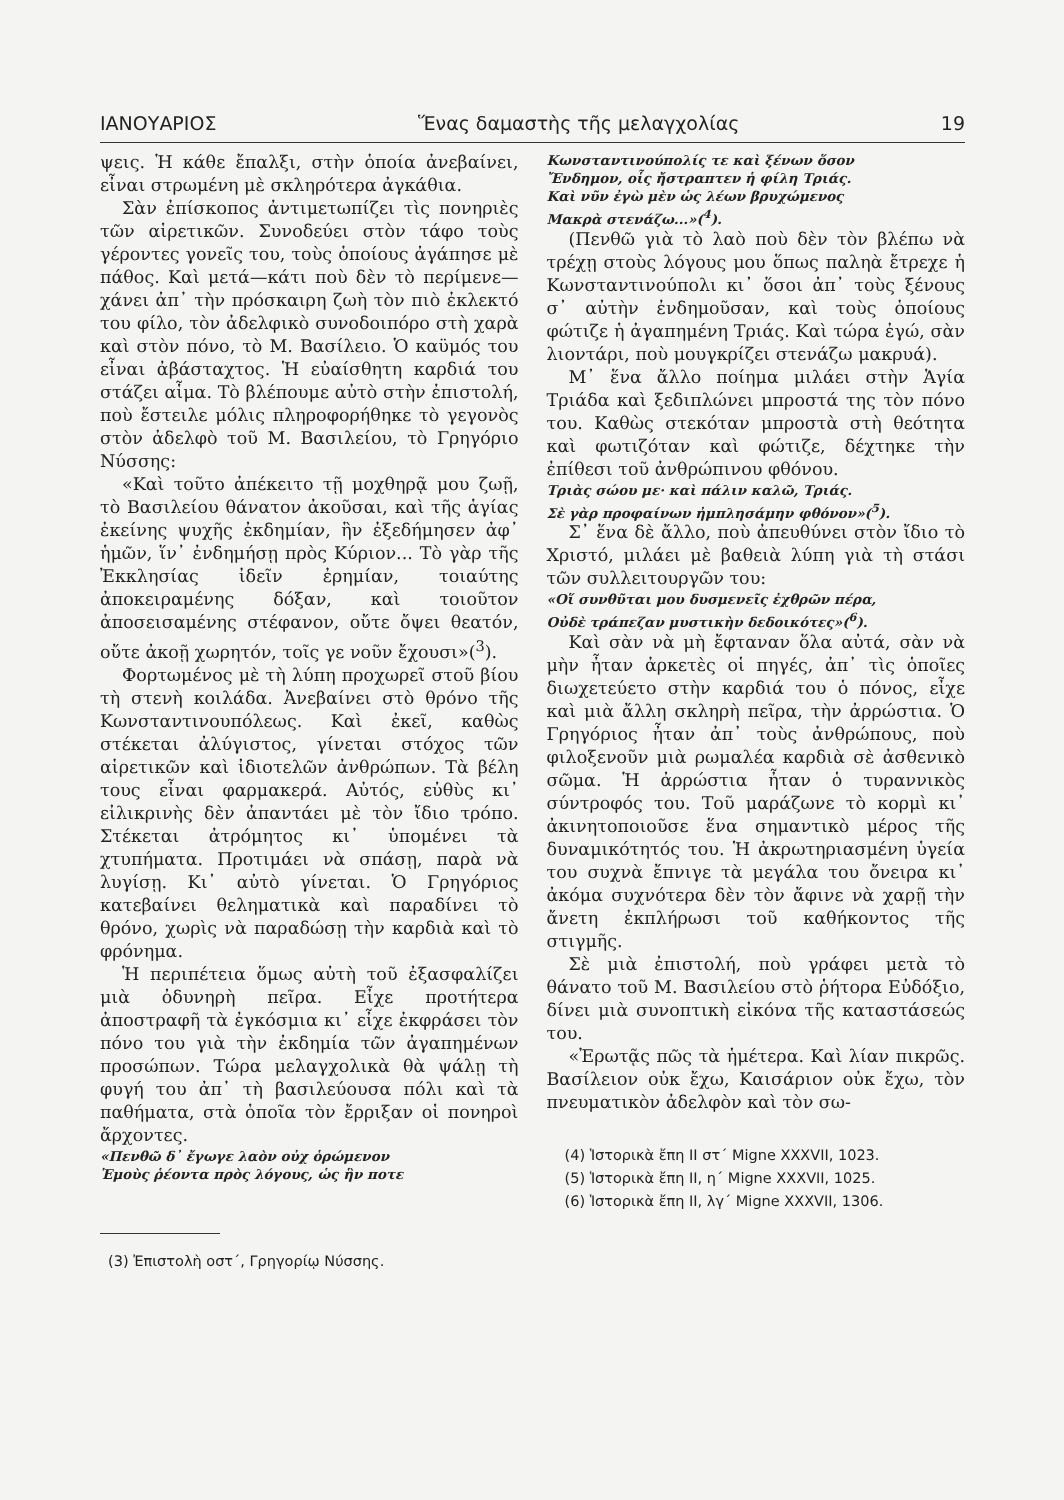ΙΑΝΟΥΑΡΙΟΣ Ἕνας δαμαστὴς τῆς μελαγχολίας 19
ψεις. Ἡ κάθε ἔπαλξι, στὴν ὁποία ἀνεβαίνει, εἶναι στρωμένη μὲ σκληρότερα ἀγκάθια.
Σὰν ἐπίσκοπος ἀντιμετωπίζει τὶς πονηριὲς τῶν αἱρετικῶν. Συνοδεύει στὸν τάφο τοὺς γέροντες γονεῖς του, τοὺς ὁποίους ἀγάπησε μὲ πάθος. Καὶ μετά—κάτι ποὺ δὲν τὸ περίμενε—χάνει ἀπ᾽ τὴν πρόσκαιρη ζωὴ τὸν πιὸ ἐκλεκτό του φίλο, τὸν ἀδελφικὸ συνοδοιπόρο στὴ χαρὰ καὶ στὸν πόνο, τὸ Μ. Βασίλειο. Ὁ καϋμός του εἶναι ἀβάσταχτος. Ἡ εὐαίσθητη καρδιά του στάζει αἷμα. Τὸ βλέπουμε αὐτὸ στὴν ἐπιστολή, ποὺ ἔστειλε μόλις πληροφορήθηκε τὸ γεγονὸς στὸν ἀδελφὸ τοῦ Μ. Βασιλείου, τὸ Γρηγόριο Νύσσης:
«Καὶ τοῦτο ἀπέκειτο τῇ μοχθηρᾷ μου ζωῇ, τὸ Βασιλείου θάνατον ἀκοῦσαι, καὶ τῆς ἁγίας ἐκείνης ψυχῆς ἐκδημίαν, ἣν ἐξεδήμησεν ἀφ᾽ ἡμῶν, ἵν᾽ ἐνδημήσῃ πρὸς Κύριον... Τὸ γὰρ τῆς Ἐκκλησίας ἰδεῖν ἐρημίαν, τοιαύτης ἀποκειραμένης δόξαν, καὶ τοιοῦτον ἀποσεισαμένης στέφανον, οὔτε ὄψει θεατόν, οὔτε ἀκοῇ χωρητόν, τοῖς γε νοῦν ἔχουσι»(<sup>3</sup>).
Φορτωμένος μὲ τὴ λύπη προχωρεῖ στοῦ βίου τὴ στενὴ κοιλάδα. Ἀνεβαίνει στὸ θρόνο τῆς Κωνσταντινουπόλεως. Καὶ ἐκεῖ, καθὼς στέκεται ἀλύγιστος, γίνεται στόχος τῶν αἱρετικῶν καὶ ἰδιοτελῶν ἀνθρώπων. Τὰ βέλη τους εἶναι φαρμακερά. Αὐτός, εὐθὺς κι᾽ εἰλικρινὴς δὲν ἀπαντάει μὲ τὸν ἴδιο τρόπο. Στέκεται ἀτρόμητος κι᾽ ὑπομένει τὰ χτυπήματα. Προτιμάει νὰ σπάσῃ, παρὰ νὰ λυγίσῃ. Κι᾽ αὐτὸ γίνεται. Ὁ Γρηγόριος κατεβαίνει θεληματικὰ καὶ παραδίνει τὸ θρόνο, χωρὶς νὰ παραδώσῃ τὴν καρδιὰ καὶ τὸ φρόνημα.
Ἡ περιπέτεια ὅμως αὐτὴ τοῦ ἐξασφαλίζει μιὰ ὀδυνηρὴ πεῖρα. Εἶχε προτήτερα ἀποστραφῆ τὰ ἐγκόσμια κι᾽ εἶχε ἐκφράσει τὸν πόνο του γιὰ τὴν ἐκδημία τῶν ἀγαπημένων προσώπων. Τώρα μελαγχολικὰ θὰ ψάλῃ τὴ φυγή του ἀπ᾽ τὴ βασιλεύουσα πόλι καὶ τὰ παθήματα, στὰ ὁποῖα τὸν ἔρριξαν οἱ πονηροὶ ἄρχοντες.
«Πενθῶ δ᾽ ἔγωγε λαὸν οὐχ ὁρώμενον
Ἐμοὺς ῥέοντα πρὸς λόγους, ὡς ἣν ποτε
(3) Ἐπιστολὴ οστ´, Γρηγορίῳ Νύσσης.
Κωνσταντινούπολίς τε καὶ ξένων ὅσον
Ἔνδημον, οἷς ἤστραπτεν ἡ φίλη Τριάς.
Καὶ νῦν ἐγὼ μὲν ὡς λέων βρυχώμενος
Μακρὰ στενάζω...»(<sup>4</sup>).
(Πενθῶ γιὰ τὸ λαὸ ποὺ δὲν τὸν βλέπω νὰ τρέχῃ στοὺς λόγους μου ὅπως παληὰ ἔτρεχε ἡ Κωνσταντινούπολι κι᾽ ὅσοι ἀπ᾽ τοὺς ξένους σ᾽ αὐτὴν ἐνδημοῦσαν, καὶ τοὺς ὁποίους φώτιζε ἡ ἀγαπημένη Τριάς. Καὶ τώρα ἐγώ, σὰν λιοντάρι, ποὺ μουγκρίζει στενάζω μακρυά).
Μ᾽ ἕνα ἄλλο ποίημα μιλάει στὴν Ἁγία Τριάδα καὶ ξεδιπλώνει μπροστά της τὸν πόνο του. Καθὼς στεκόταν μπροστὰ στὴ θεότητα καὶ φωτιζόταν καὶ φώτιζε, δέχτηκε τὴν ἐπίθεσι τοῦ ἀνθρώπινου φθόνου.
Τριὰς σώου με· καὶ πάλιν καλῶ, Τριάς.
Σὲ γὰρ προφαίνων ἠμπλησάμην φθόνον»(<sup>5</sup>).
Σ᾽ ἕνα δὲ ἄλλο, ποὺ ἀπευθύνει στὸν ἴδιο τὸ Χριστό, μιλάει μὲ βαθειὰ λύπη γιὰ τὴ στάσι τῶν συλλειτουργῶν του:
«Οἵ συνθῦται μου δυσμενεῖς ἐχθρῶν πέρα,
Οὐδὲ τράπεζαν μυστικὴν δεδοικότες»(<sup>6</sup>).
Καὶ σὰν νὰ μὴ ἔφταναν ὅλα αὐτά, σὰν νὰ μὴν ἦταν ἀρκετὲς οἱ πηγές, ἀπ᾽ τὶς ὁποῖες διωχετεύετο στὴν καρδιά του ὁ πόνος, εἶχε καὶ μιὰ ἄλλη σκληρὴ πεῖρα, τὴν ἀρρώστια. Ὁ Γρηγόριος ἦταν ἀπ᾽ τοὺς ἀνθρώπους, ποὺ φιλοξενοῦν μιὰ ρωμαλέα καρδιὰ σὲ ἀσθενικὸ σῶμα. Ἡ ἀρρώστια ἦταν ὁ τυραννικὸς σύντροφός του. Τοῦ μαράζωνε τὸ κορμὶ κι᾽ ἀκινητοποιοῦσε ἕνα σημαντικὸ μέρος τῆς δυναμικότητός του. Ἡ ἀκρωτηριασμένη ὑγεία του συχνὰ ἔπνιγε τὰ μεγάλα του ὄνειρα κι᾽ ἀκόμα συχνότερα δὲν τὸν ἄφινε νὰ χαρῇ τὴν ἄνετη ἐκπλήρωσι τοῦ καθήκοντος τῆς στιγμῆς.
Σὲ μιὰ ἐπιστολή, ποὺ γράφει μετὰ τὸ θάνατο τοῦ Μ. Βασιλείου στὸ ῥήτορα Εὐδόξιο, δίνει μιὰ συνοπτικὴ εἰκόνα τῆς καταστάσεώς του.
«Ἐρωτᾷς πῶς τὰ ἡμέτερα. Καὶ λίαν πικρῶς. Βασίλειον οὐκ ἔχω, Καισάριον οὐκ ἔχω, τὸν πνευματικὸν ἀδελφὸν καὶ τὸν σω-
(4) Ἱστορικὰ ἔπη ΙΙ στ´ Migne XXXVII, 1023.
(5) Ἱστορικὰ ἔπη ΙΙ, η´ Migne XXXVII, 1025.
(6) Ἱστορικὰ ἔπη ΙΙ, λγ´ Migne XXXVII, 1306.